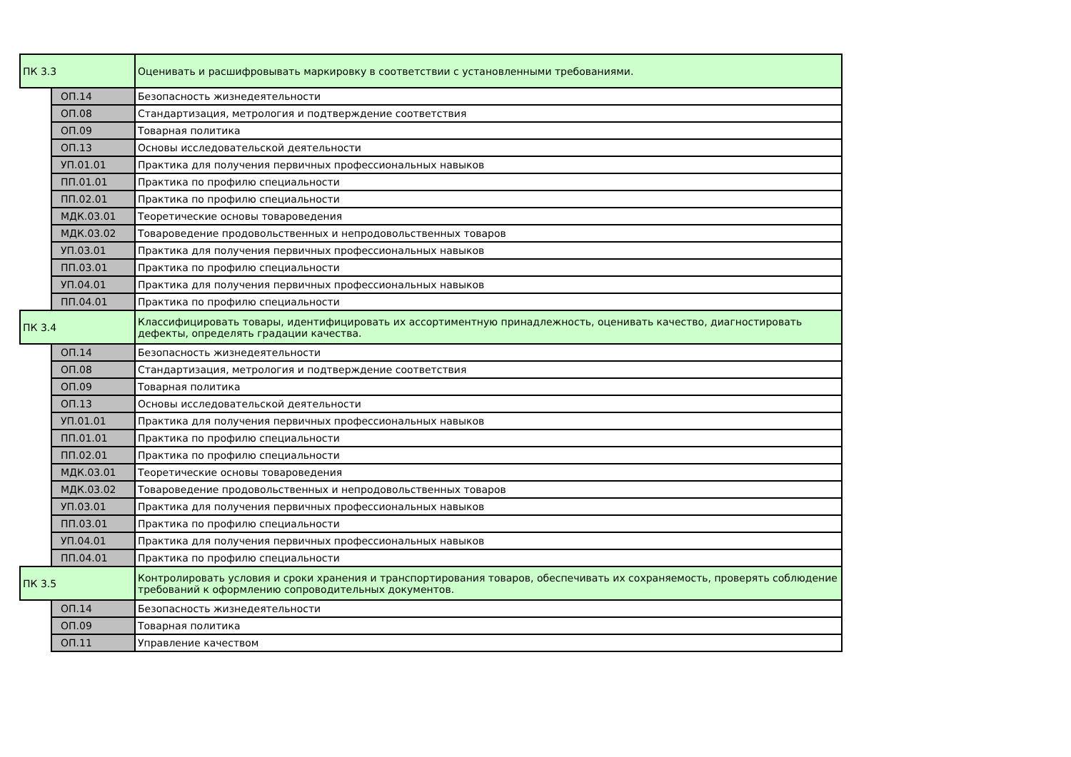| ПК 3.3 | | Оценивать и расшифровывать маркировку в соответствии с установленными требованиями. |
| | ОП.14 | Безопасность жизнедеятельности |
| | ОП.08 | Стандартизация, метрология и подтверждение соответствия |
| | ОП.09 | Товарная политика |
| | ОП.13 | Основы исследовательской деятельности |
| | УП.01.01 | Практика для получения первичных профессиональных навыков |
| | ПП.01.01 | Практика по профилю специальности |
| | ПП.02.01 | Практика по профилю специальности |
| | МДК.03.01 | Теоретические основы товароведения |
| | МДК.03.02 | Товароведение продовольственных и непродовольственных товаров |
| | УП.03.01 | Практика для получения первичных профессиональных навыков |
| | ПП.03.01 | Практика по профилю специальности |
| | УП.04.01 | Практика для получения первичных профессиональных навыков |
| | ПП.04.01 | Практика по профилю специальности |
| ПК 3.4 | | Классифицировать товары, идентифицировать их ассортиментную принадлежность, оценивать качество, диагностировать дефекты, определять градации качества. |
| | ОП.14 | Безопасность жизнедеятельности |
| | ОП.08 | Стандартизация, метрология и подтверждение соответствия |
| | ОП.09 | Товарная политика |
| | ОП.13 | Основы исследовательской деятельности |
| | УП.01.01 | Практика для получения первичных профессиональных навыков |
| | ПП.01.01 | Практика по профилю специальности |
| | ПП.02.01 | Практика по профилю специальности |
| | МДК.03.01 | Теоретические основы товароведения |
| | МДК.03.02 | Товароведение продовольственных и непродовольственных товаров |
| | УП.03.01 | Практика для получения первичных профессиональных навыков |
| | ПП.03.01 | Практика по профилю специальности |
| | УП.04.01 | Практика для получения первичных профессиональных навыков |
| | ПП.04.01 | Практика по профилю специальности |
| ПК 3.5 | | Контролировать условия и сроки хранения и транспортирования товаров, обеспечивать их сохраняемость, проверять соблюдение требований к оформлению сопроводительных документов. |
| | ОП.14 | Безопасность жизнедеятельности |
| | ОП.09 | Товарная политика |
| | ОП.11 | Управление качеством |